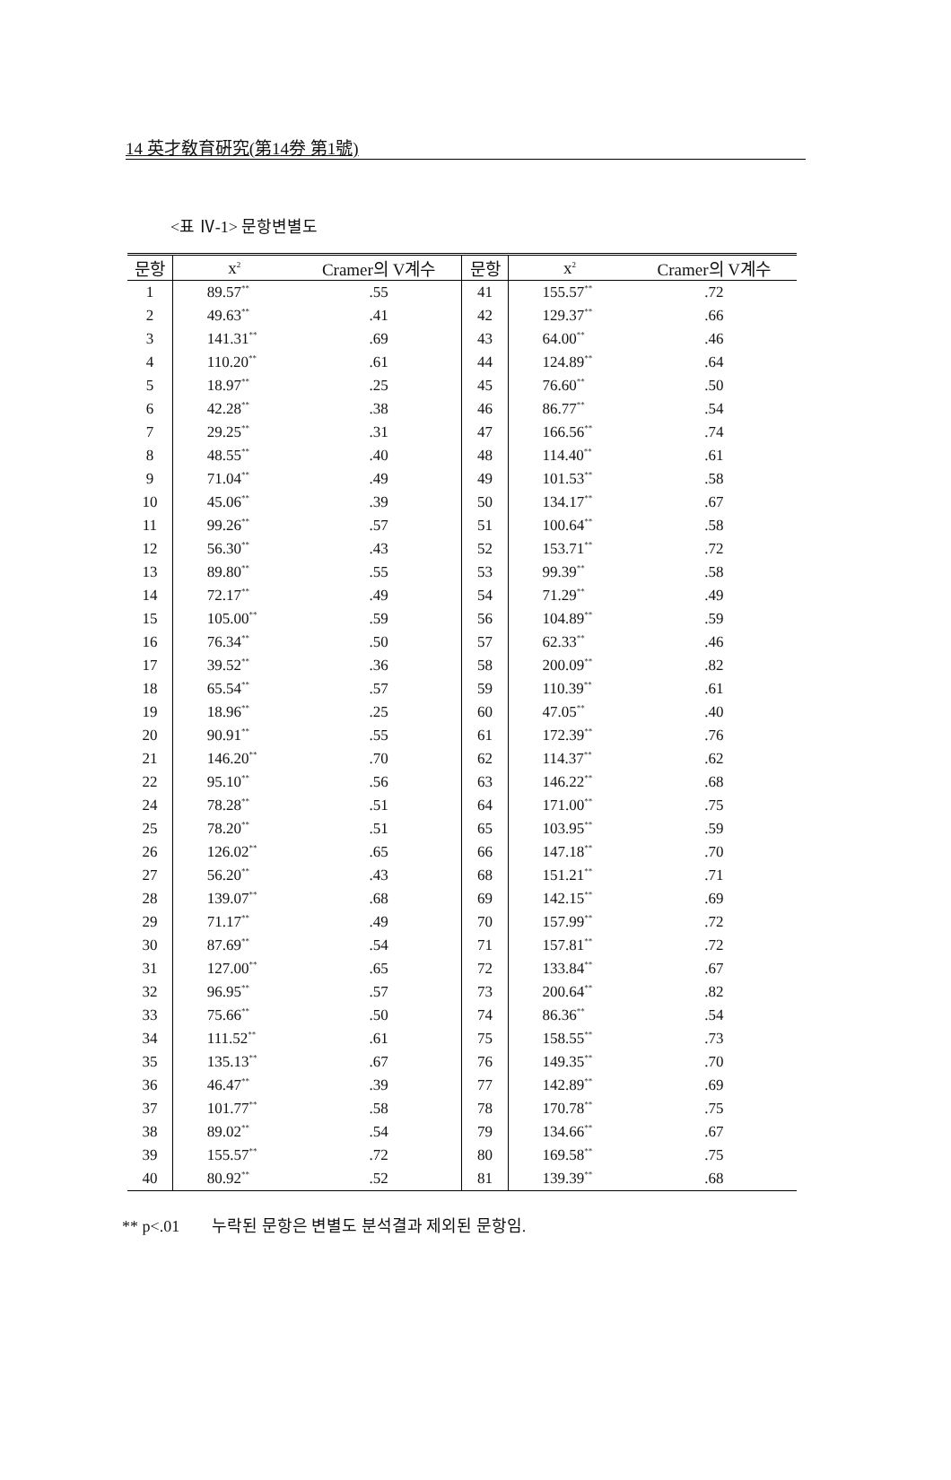14 英才敎育硏究(第14券 第1號)
<표 Ⅳ-1> 문항변별도
| 문항 | x<sup>2</sup> | Cramer의 V계수 | 문항 | x<sup>2</sup> | Cramer의 V계수 |
| --- | --- | --- | --- | --- | --- |
| 1 | 89.57<sup>**</sup> | .55 | 41 | 155.57<sup>**</sup> | .72 |
| 2 | 49.63<sup>**</sup> | .41 | 42 | 129.37<sup>**</sup> | .66 |
| 3 | 141.31<sup>**</sup> | .69 | 43 | 64.00<sup>**</sup> | .46 |
| 4 | 110.20<sup>**</sup> | .61 | 44 | 124.89<sup>**</sup> | .64 |
| 5 | 18.97<sup>**</sup> | .25 | 45 | 76.60<sup>**</sup> | .50 |
| 6 | 42.28<sup>**</sup> | .38 | 46 | 86.77<sup>**</sup> | .54 |
| 7 | 29.25<sup>**</sup> | .31 | 47 | 166.56<sup>**</sup> | .74 |
| 8 | 48.55<sup>**</sup> | .40 | 48 | 114.40<sup>**</sup> | .61 |
| 9 | 71.04<sup>**</sup> | .49 | 49 | 101.53<sup>**</sup> | .58 |
| 10 | 45.06<sup>**</sup> | .39 | 50 | 134.17<sup>**</sup> | .67 |
| 11 | 99.26<sup>**</sup> | .57 | 51 | 100.64<sup>**</sup> | .58 |
| 12 | 56.30<sup>**</sup> | .43 | 52 | 153.71<sup>**</sup> | .72 |
| 13 | 89.80<sup>**</sup> | .55 | 53 | 99.39<sup>**</sup> | .58 |
| 14 | 72.17<sup>**</sup> | .49 | 54 | 71.29<sup>**</sup> | .49 |
| 15 | 105.00<sup>**</sup> | .59 | 56 | 104.89<sup>**</sup> | .59 |
| 16 | 76.34<sup>**</sup> | .50 | 57 | 62.33<sup>**</sup> | .46 |
| 17 | 39.52<sup>**</sup> | .36 | 58 | 200.09<sup>**</sup> | .82 |
| 18 | 65.54<sup>**</sup> | .57 | 59 | 110.39<sup>**</sup> | .61 |
| 19 | 18.96<sup>**</sup> | .25 | 60 | 47.05<sup>**</sup> | .40 |
| 20 | 90.91<sup>**</sup> | .55 | 61 | 172.39<sup>**</sup> | .76 |
| 21 | 146.20<sup>**</sup> | .70 | 62 | 114.37<sup>**</sup> | .62 |
| 22 | 95.10<sup>**</sup> | .56 | 63 | 146.22<sup>**</sup> | .68 |
| 24 | 78.28<sup>**</sup> | .51 | 64 | 171.00<sup>**</sup> | .75 |
| 25 | 78.20<sup>**</sup> | .51 | 65 | 103.95<sup>**</sup> | .59 |
| 26 | 126.02<sup>**</sup> | .65 | 66 | 147.18<sup>**</sup> | .70 |
| 27 | 56.20<sup>**</sup> | .43 | 68 | 151.21<sup>**</sup> | .71 |
| 28 | 139.07<sup>**</sup> | .68 | 69 | 142.15<sup>**</sup> | .69 |
| 29 | 71.17<sup>**</sup> | .49 | 70 | 157.99<sup>**</sup> | .72 |
| 30 | 87.69<sup>**</sup> | .54 | 71 | 157.81<sup>**</sup> | .72 |
| 31 | 127.00<sup>**</sup> | .65 | 72 | 133.84<sup>**</sup> | .67 |
| 32 | 96.95<sup>**</sup> | .57 | 73 | 200.64<sup>**</sup> | .82 |
| 33 | 75.66<sup>**</sup> | .50 | 74 | 86.36<sup>**</sup> | .54 |
| 34 | 111.52<sup>**</sup> | .61 | 75 | 158.55<sup>**</sup> | .73 |
| 35 | 135.13<sup>**</sup> | .67 | 76 | 149.35<sup>**</sup> | .70 |
| 36 | 46.47<sup>**</sup> | .39 | 77 | 142.89<sup>**</sup> | .69 |
| 37 | 101.77<sup>**</sup> | .58 | 78 | 170.78<sup>**</sup> | .75 |
| 38 | 89.02<sup>**</sup> | .54 | 79 | 134.66<sup>**</sup> | .67 |
| 39 | 155.57<sup>**</sup> | .72 | 80 | 169.58<sup>**</sup> | .75 |
| 40 | 80.92<sup>**</sup> | .52 | 81 | 139.39<sup>**</sup> | .68 |
** p<.01 누락된 문항은 변별도 분석결과 제외된 문항임.